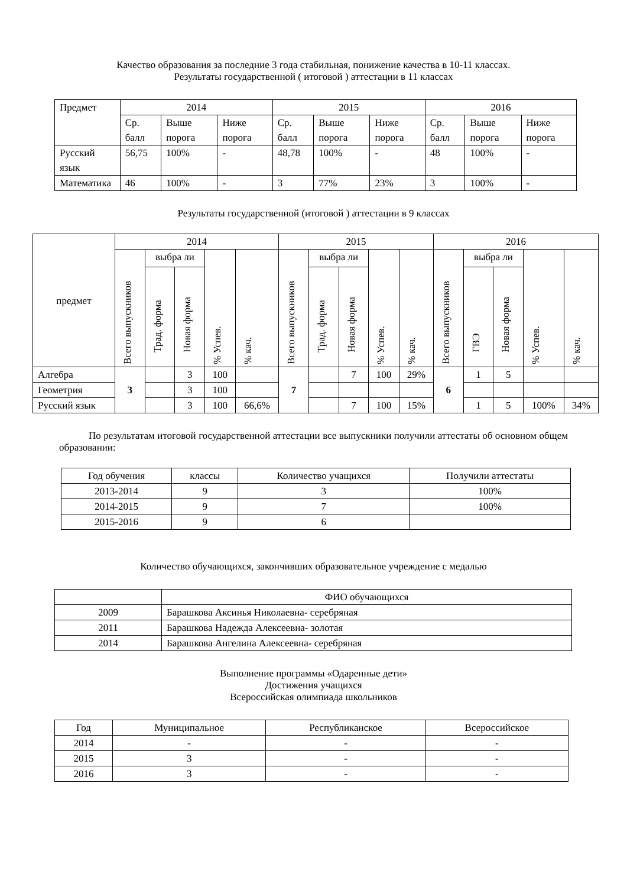Качество образования за последние 3 года стабильная, понижение качества в 10-11 классах.
Результаты государственной ( итоговой ) аттестации в 11 классах
| Предмет | 2014 | | | 2015 | | | 2016 | | |
| --- | --- | --- | --- | --- | --- | --- | --- | --- | --- |
| | Ср. балл | Выше порога | Ниже порога | Ср. балл | Выше порога | Ниже порога | Ср. балл | Выше порога | Ниже порога |
| Русский язык | 56,75 | 100% | - | 48,78 | 100% | - | 48 | 100% | - |
| Математика | 46 | 100% | - | 3 | 77% | 23% | 3 | 100% | - |
Результаты государственной (итоговой ) аттестации в 9 классах
| предмет | 2014 | | | | | 2015 | | | | | 2016 | | | | |
| --- | --- | --- | --- | --- | --- | --- | --- | --- | --- | --- | --- | --- | --- | --- | --- |
| | Всего выпускников | выбра ли | | % Успев. | % кач. | Всего выпускников | выбра ли | | % Успев. | % кач. | Всего выпускников | выбра ли | | % Успев. | % кач. |
| | | Трад. форма | Новая форма | | | | Трад. форма | Новая форма | | | | ГВЭ | Новая форма | | |
| Алгебра | 3 | | 3 | 100 | | 7 | | 7 | 100 | 29% | 6 | 1 | 5 | | |
| Геометрия | | | 3 | 100 | | | | | | | | | | | |
| Русский язык | | | 3 | 100 | 66,6% | | | 7 | 100 | 15% | | 1 | 5 | 100% | 34% |
По результатам итоговой государственной аттестации все выпускники получили аттестаты об основном общем образовании:
| Год обучения | классы | Количество учащихся | Получили аттестаты |
| 2013-2014 | 9 | 3 | 100% |
| 2014-2015 | 9 | 7 | 100% |
| 2015-2016 | 9 | 6 | |
Количество обучающихся, закончивших образовательное учреждение с медалью
| | ФИО обучающихся |
| 2009 | Барашкова Аксинья Николаевна- серебряная |
| 2011 | Барашкова Надежда Алексеевна- золотая |
| 2014 | Барашкова Ангелина Алексеевна- серебряная |
Выполнение программы «Одаренные дети»
Достижения учащихся
Всероссийская олимпиада школьников
| Год | Муниципальное | Республиканское | Всероссийское |
| 2014 | - | - | - |
| 2015 | 3 | - | - |
| 2016 | 3 | - | - |